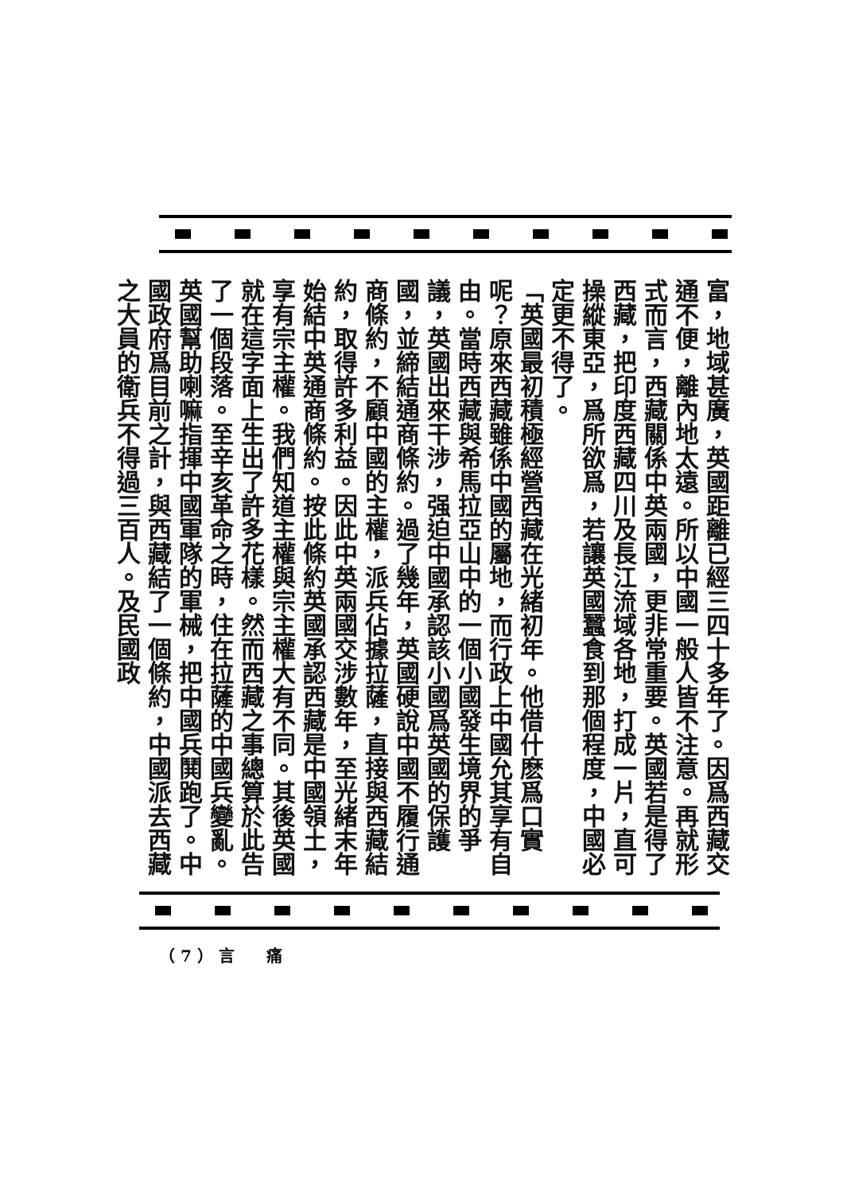富，地域甚廣，英國距離已經三四十多年了。因爲西藏交通不便，離內地太遠。所以中國一般人皆不注意。再就形式而言，西藏關係中英兩國，更非常重要。英國若是得了西藏，把印度西藏四川及長江流域各地，打成一片，直可操縱東亞，爲所欲爲，若讓英國蠶食到那個程度，中國必定更不得了。
「英國最初積極經營西藏在光緒初年。他借什麽爲口實呢？原來西藏雖係中國的屬地，而行政上中國允其享有自由。當時西藏與希馬拉亞山中的一個小國發生境界的爭議，英國出來干涉，强迫中國承認該小國爲英國的保護國，並締結通商條約。過了幾年，英國硬說中國不履行通商條約，不顧中國的主權，派兵佔據拉薩，直接與西藏結約，取得許多利益。因此中英兩國交涉數年，至光緒末年始結中英通商條約。按此條約英國承認西藏是中國領土，享有宗主權。我們知道主權與宗主權大有不同。其後英國就在這字面上生出了許多花樣。然而西藏之事總算於此告了一個段落。至辛亥革命之時，住在拉薩的中國兵變亂。英國幫助喇嘛指揮中國軍隊的軍械，把中國兵鬨跑了。中國政府爲目前之計，與西藏結了一個條約，中國派去西藏之大員的衛兵不得過三百人。及民國政
（ 7 ） 言　　痛